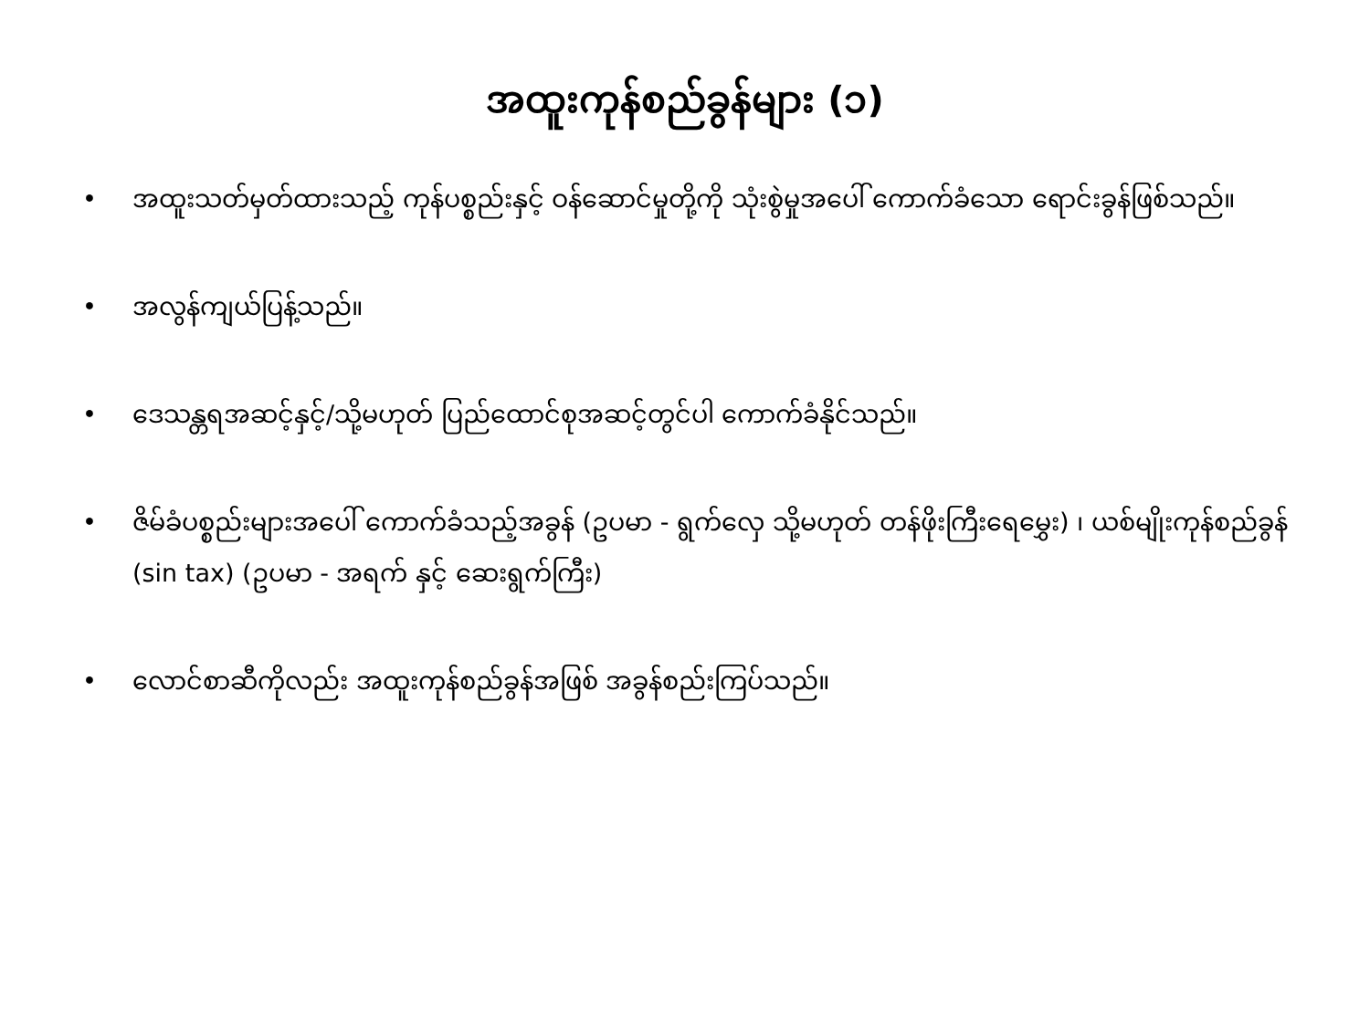အထူးကုန်စည်ခွန်များ (၁)
• အထူးသတ်မှတ်ထားသည့် ကုန်ပစ္စည်းနှင့် ဝန်ဆောင်မှုတို့ကို သုံးစွဲမှုအပေါ် ကောက်ခံသော ရောင်းခွန်ဖြစ်သည်။
• အလွန်ကျယ်ပြန့်သည်။
• ဒေသန္တရအဆင့်နှင့်/သို့မဟုတ် ပြည်ထောင်စုအဆင့်တွင်ပါ ကောက်ခံနိုင်သည်။
• ဇိမ်ခံပစ္စည်းများအပေါ် ကောက်ခံသည့်အခွန် (ဥပမာ - ရွက်လှေ သို့မဟုတ် တန်ဖိုးကြီးရေမွှေး) ၊ ယစ်မျိုးကုန်စည်ခွန် (sin tax) (ဥပမာ - အရက် နှင့် ဆေးရွက်ကြီး)
• လောင်စာဆီကိုလည်း အထူးကုန်စည်ခွန်အဖြစ် အခွန်စည်းကြပ်သည်။